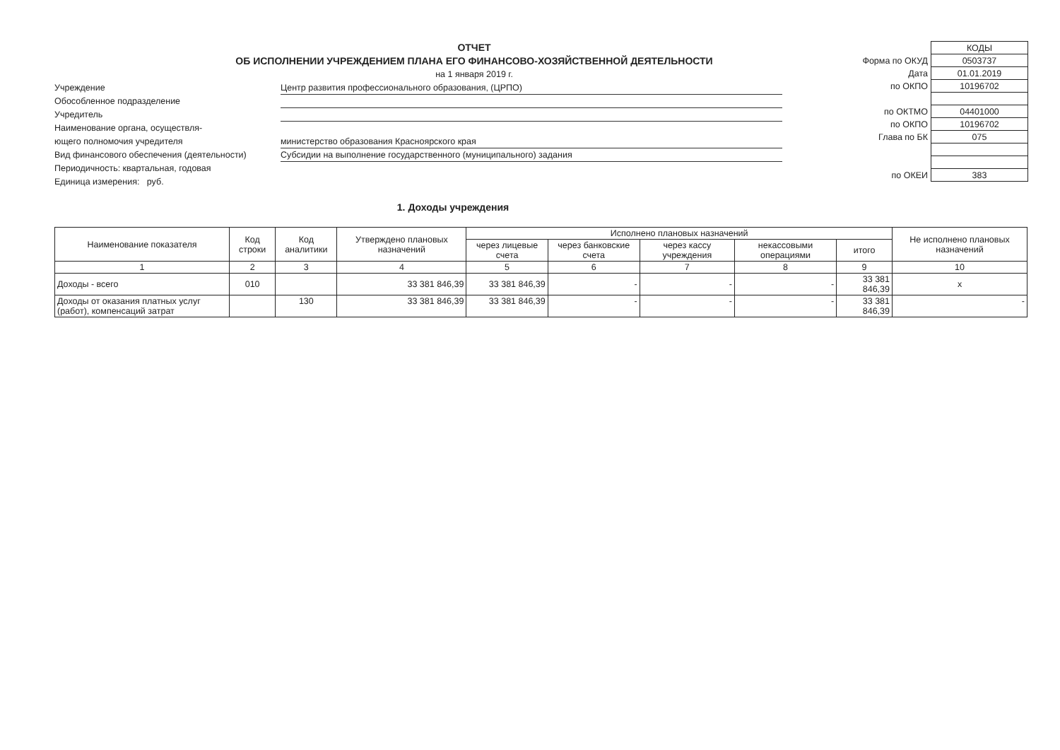ОТЧЕТ
ОБ ИСПОЛНЕНИИ УЧРЕЖДЕНИЕМ ПЛАНА ЕГО ФИНАНСОВО-ХОЗЯЙСТВЕННОЙ ДЕЯТЕЛЬНОСТИ
на 1 января 2019 г.
Учреждение Центр развития профессионального образования, (ЦРПО)
Обособленное подразделение
Учредитель
Наименование органа, осуществля-
ющего полномочия учредителя министерство образования Красноярского края
Вид финансового обеспечения (деятельности) Субсидии на выполнение государственного (муниципального) задания
Периодичность: квартальная, годовая
Единица измерения: руб.
| | КОДЫ |
| Форма по ОКУД | 0503737 |
| Дата | 01.01.2019 |
| по ОКПО | 10196702 |
| по ОКТМО | 04401000 |
| по ОКПО | 10196702 |
| Глава по БК | 075 |
| по ОКЕИ | 383 |
1. Доходы учреждения
| Наименование показателя | Код строки | Код аналитики | Утверждено плановых назначений | Исполнено плановых назначений | | | | | Не исполнено плановых назначений |
| --- | --- | --- | --- | --- | --- | --- | --- | --- | --- |
| | | | | через лицевые счета | через банковские счета | через кассу учреждения | некассовыми операциями | итого | |
| 1 | 2 | 3 | 4 | 5 | 6 | 7 | 8 | 9 | 10 |
| Доходы - всего | 010 | | 33 381 846,39 | 33 381 846,39 | - | - | - | 33 381 846,39 | х |
| Доходы от оказания платных услуг (работ), компенсаций затрат | | 130 | 33 381 846,39 | 33 381 846,39 | - | - | - | 33 381 846,39 | - |